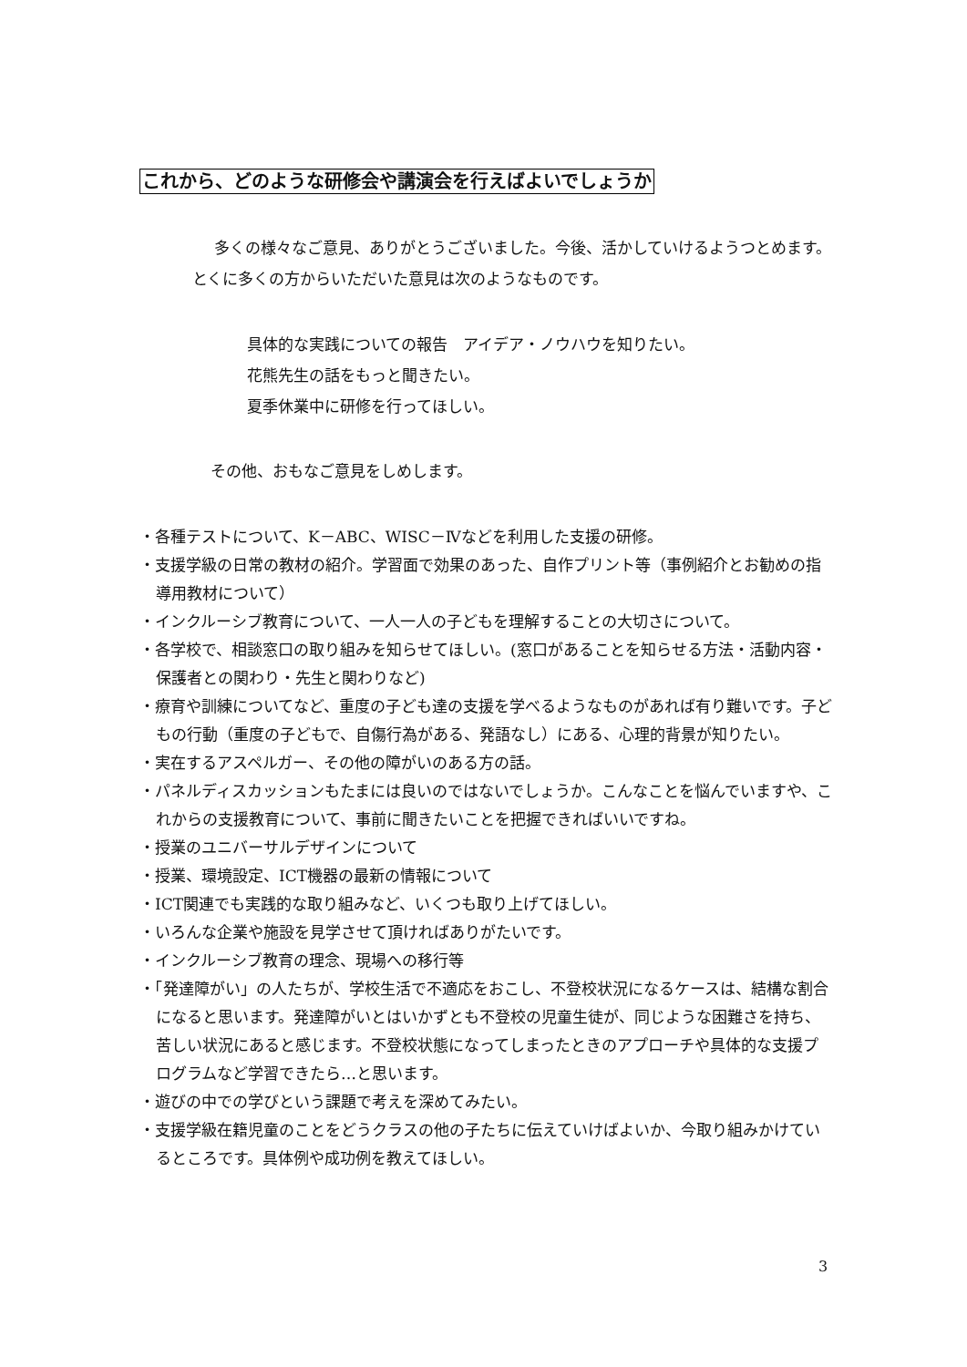これから、どのような研修会や講演会を行えばよいでしょうか
多くの様々なご意見、ありがとうございました。今後、活かしていけるようつとめます。とくに多くの方からいただいた意見は次のようなものです。
具体的な実践についての報告　アイデア・ノウハウを知りたい。
花熊先生の話をもっと聞きたい。
夏季休業中に研修を行ってほしい。
その他、おもなご意見をしめします。
・各種テストについて、K－ABC、WISC－Ⅳなどを利用した支援の研修。
・支援学級の日常の教材の紹介。学習面で効果のあった、自作プリント等（事例紹介とお勧めの指導用教材について）
・インクルーシブ教育について、一人一人の子どもを理解することの大切さについて。
・各学校で、相談窓口の取り組みを知らせてほしい。(窓口があることを知らせる方法・活動内容・保護者との関わり・先生と関わりなど)
・療育や訓練についてなど、重度の子ども達の支援を学べるようなものがあれば有り難いです。子どもの行動（重度の子どもで、自傷行為がある、発語なし）にある、心理的背景が知りたい。
・実在するアスペルガー、その他の障がいのある方の話。
・パネルディスカッションもたまには良いのではないでしょうか。こんなことを悩んでいますや、これからの支援教育について、事前に聞きたいことを把握できればいいですね。
・授業のユニバーサルデザインについて
・授業、環境設定、ICT機器の最新の情報について
・ICT関連でも実践的な取り組みなど、いくつも取り上げてほしい。
・いろんな企業や施設を見学させて頂ければありがたいです。
・インクルーシブ教育の理念、現場への移行等
・「発達障がい」の人たちが、学校生活で不適応をおこし、不登校状況になるケースは、結構な割合になると思います。発達障がいとはいかずとも不登校の児童生徒が、同じような困難さを持ち、苦しい状況にあると感じます。不登校状態になってしまったときのアプローチや具体的な支援プログラムなど学習できたら…と思います。
・遊びの中での学びという課題で考えを深めてみたい。
・支援学級在籍児童のことをどうクラスの他の子たちに伝えていけばよいか、今取り組みかけているところです。具体例や成功例を教えてほしい。
3